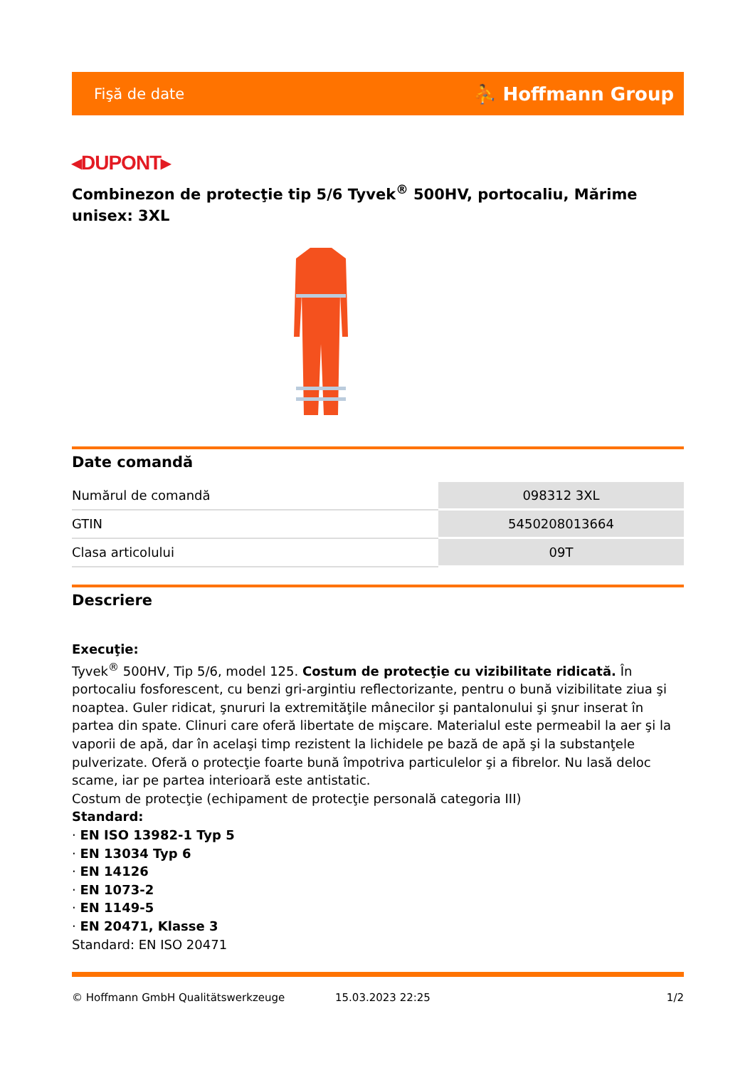Fişă de date ⛹ Hoffmann Group
◂DUPONT▸
Combinezon de protecţie tip 5/6 Tyvek<sup>®</sup> 500HV, portocaliu, Mărime unisex: 3XL
Date comandă
| Numărul de comandă | 098312 3XL |
| GTIN | 5450208013664 |
| Clasa articolului | 09T |
Descriere
Execuţie:
Tyvek<sup>®</sup> 500HV, Tip 5/6, model 125. Costum de protecţie cu vizibilitate ridicată. În portocaliu fosforescent, cu benzi gri-argintiu reflectorizante, pentru o bună vizibilitate ziua şi noaptea. Guler ridicat, şnururi la extremităţile mânecilor şi pantalonului şi şnur inserat în partea din spate. Clinuri care oferă libertate de mişcare. Materialul este permeabil la aer şi la vaporii de apă, dar în acelaşi timp rezistent la lichidele pe bază de apă şi la substanţele pulverizate. Oferă o protecţie foarte bună împotriva particulelor şi a fibrelor. Nu lasă deloc scame, iar pe partea interioară este antistatic.
Costum de protecţie (echipament de protecţie personală categoria III)
Standard:
· EN ISO 13982-1 Typ 5
· EN 13034 Typ 6
· EN 14126
· EN 1073-2
· EN 1149-5
· EN 20471, Klasse 3
Standard: EN ISO 20471
© Hoffmann GmbH Qualitätswerkzeuge 15.03.2023 22:25 1/2